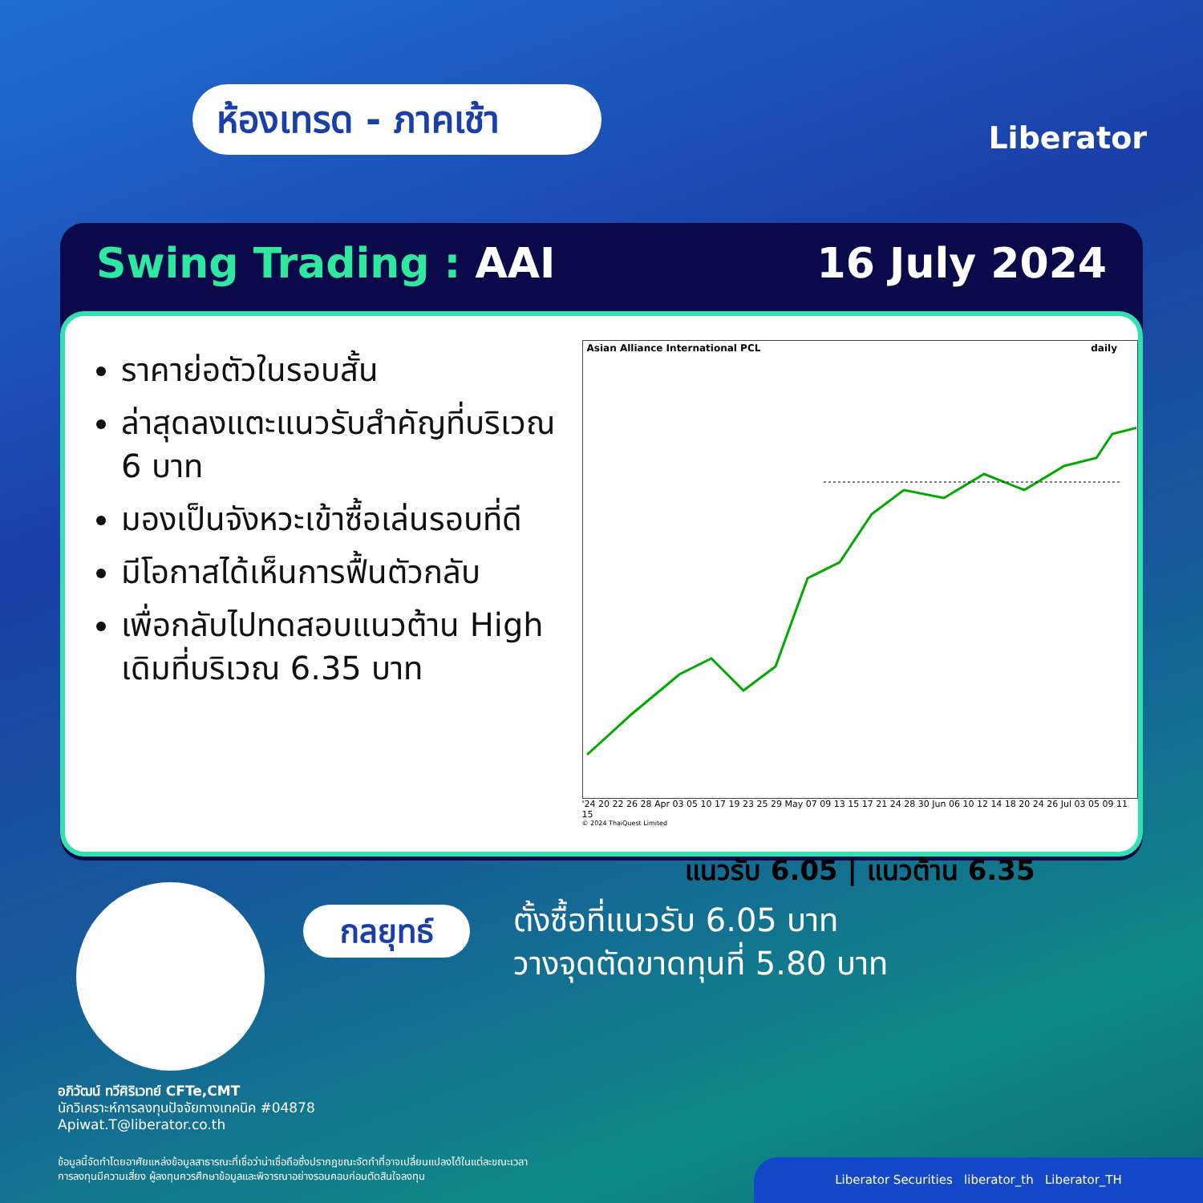ห้องเทรด - ภาคเช้า
Liberator
Swing Trading : AAI 16 July 2024
ราคาย่อตัวในรอบสั้น
ล่าสุดลงแตะแนวรับสำคัญที่บริเวณ 6 บาท
มองเป็นจังหวะเข้าซื้อเล่นรอบที่ดี
มีโอกาสได้เห็นการฟื้นตัวกลับ
เพื่อกลับไปทดสอบแนวต้าน High เดิมที่บริเวณ 6.35 บาท
Asian Alliance International PCL daily
'24 20 22 26 28 Apr 03 05 10 17 19 23 25 29 May 07 09 13 15 17 21 24 28 30 Jun 06 10 12 14 18 20 24 26 Jul 03 05 09 11 15
© 2024 ThaiQuest Limited
แนวรับ 6.05 | แนวต้าน 6.35
กลยุทธ์
ตั้งซื้อที่แนวรับ 6.05 บาท
วางจุดตัดขาดทุนที่ 5.80 บาท
อภิวัฒน์ ทวีศิริเวทย์ CFTe,CMT
นักวิเคราะห์การลงทุนปัจจัยทางเทคนิค #04878
Apiwat.T@liberator.co.th
ข้อมูลนี้จัดทำโดยอาศัยแหล่งข้อมูลสาธารณะที่เชื่อว่าน่าเชื่อถือซึ่งปรากฏขณะจัดทำที่อาจเปลี่ยนแปลงได้ในแต่ละขณะเวลา
การลงทุนมีความเสี่ยง ผู้ลงทุนควรศึกษาข้อมูลและพิจารณาอย่างรอบคอบก่อนตัดสินใจลงทุน
Liberator Securities liberator_th Liberator_TH